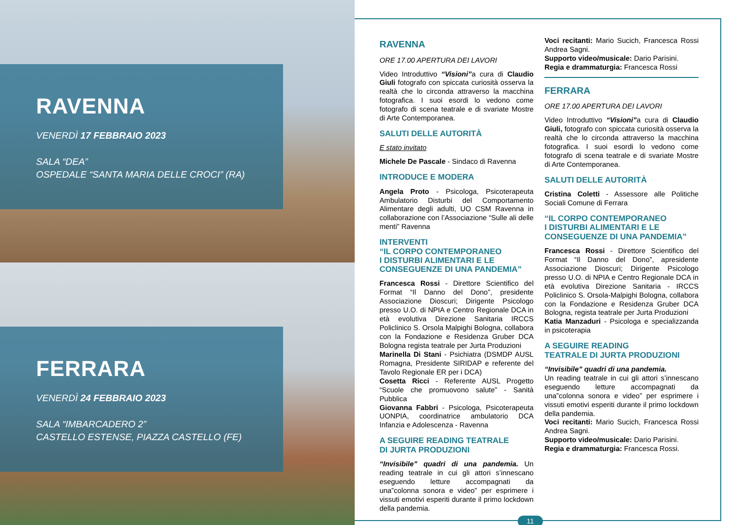RAVENNA
VENERDÌ 17 FEBBRAIO 2023
SALA “DEA”
OSPEDALE “SANTA MARIA DELLE CROCI” (RA)
FERRARA
VENERDÌ 24 FEBBRAIO 2023
SALA “IMBARCADERO 2”
CASTELLO ESTENSE, PIAZZA CASTELLO (FE)
RAVENNA
ORE 17.00 APERTURA DEI LAVORI
Video Introduttivo “Visioni”a cura di Claudio Giuli fotografo con spiccata curiosità osserva la realtà che lo circonda attraverso la macchina fotografica. I suoi esordi lo vedono come fotografo di scena teatrale e di svariate Mostre di Arte Contemporanea.
SALUTI DELLE AUTORITÀ
E stato invitato
Michele De Pascale - Sindaco di Ravenna
INTRODUCE E MODERA
Angela Proto - Psicologa, Psicoterapeuta Ambulatorio Disturbi del Comportamento Alimentare degli adulti, UO CSM Ravenna in collaborazione con l’Associazione “Sulle ali delle menti” Ravenna
INTERVENTI
“IL CORPO CONTEMPORANEO
I DISTURBI ALIMENTARI E LE
CONSEGUENZE DI UNA PANDEMIA”
Francesca Rossi - Direttore Scientifico del Format “Il Danno del Dono”, presidente Associazione Dioscuri; Dirigente Psicologo presso U.O. di NPIA e Centro Regionale DCA in età evolutiva Direzione Sanitaria IRCCS Policlinico S. Orsola Malpighi Bologna, collabora con la Fondazione e Residenza Gruber DCA Bologna regista teatrale per Jurta Produzioni
Marinella Di Stani - Psichiatra (DSMDP AUSL Romagna, Presidente SIRIDAP e referente del Tavolo Regionale ER per i DCA)
Cosetta Ricci - Referente AUSL Progetto “Scuole che promuovono salute” - Sanità Pubblica
Giovanna Fabbri - Psicologa, Psicoterapeuta UONPIA, coordinatrice ambulatorio DCA Infanzia e Adolescenza - Ravenna
A SEGUIRE READING TEATRALE
DI JURTA PRODUZIONI
“Invisibile” quadri di una pandemia. Un reading teatrale in cui gli attori s’innescano eseguendo letture accompagnati da una”colonna sonora e video” per esprimere i vissuti emotivi esperiti durante il primo lockdown della pandemia.
Voci recitanti: Mario Sucich, Francesca Rossi Andrea Sagni.
Supporto video/musicale: Dario Parisini.
Regia e drammaturgia: Francesca Rossi
FERRARA
ORE 17.00 APERTURA DEI LAVORI
Video Introduttivo “Visioni”a cura di Claudio Giuli, fotografo con spiccata curiosità osserva la realtà che lo circonda attraverso la macchina fotografica. I suoi esordi lo vedono come fotografo di scena teatrale e di svariate Mostre di Arte Contemporanea.
SALUTI DELLE AUTORITÀ
Cristina Coletti - Assessore alle Politiche Sociali Comune di Ferrara
“IL CORPO CONTEMPORANEO
I DISTURBI ALIMENTARI E LE
CONSEGUENZE DI UNA PANDEMIA”
Francesca Rossi - Direttore Scientifico del Format “Il Danno del Dono”, apresidente Associazione Dioscuri; Dirigente Psicologo presso U.O. di NPIA e Centro Regionale DCA in età evolutiva Direzione Sanitaria - IRCCS Policlinico S. Orsola-Malpighi Bologna, collabora con la Fondazione e Residenza Gruber DCA Bologna, regista teatrale per Jurta Produzioni
Katia Manzaduri - Psicologa e specializzanda in psicoterapia
A SEGUIRE READING
TEATRALE DI JURTA PRODUZIONI
“Invisibile” quadri di una pandemia.
Un reading teatrale in cui gli attori s’innescano eseguendo letture accompagnati da una”colonna sonora e video” per esprimere i vissuti emotivi esperiti durante il primo lockdown della pandemia.
Voci recitanti: Mario Sucich, Francesca Rossi Andrea Sagni.
Supporto video/musicale: Dario Parisini.
Regia e drammaturgia: Francesca Rossi.
11